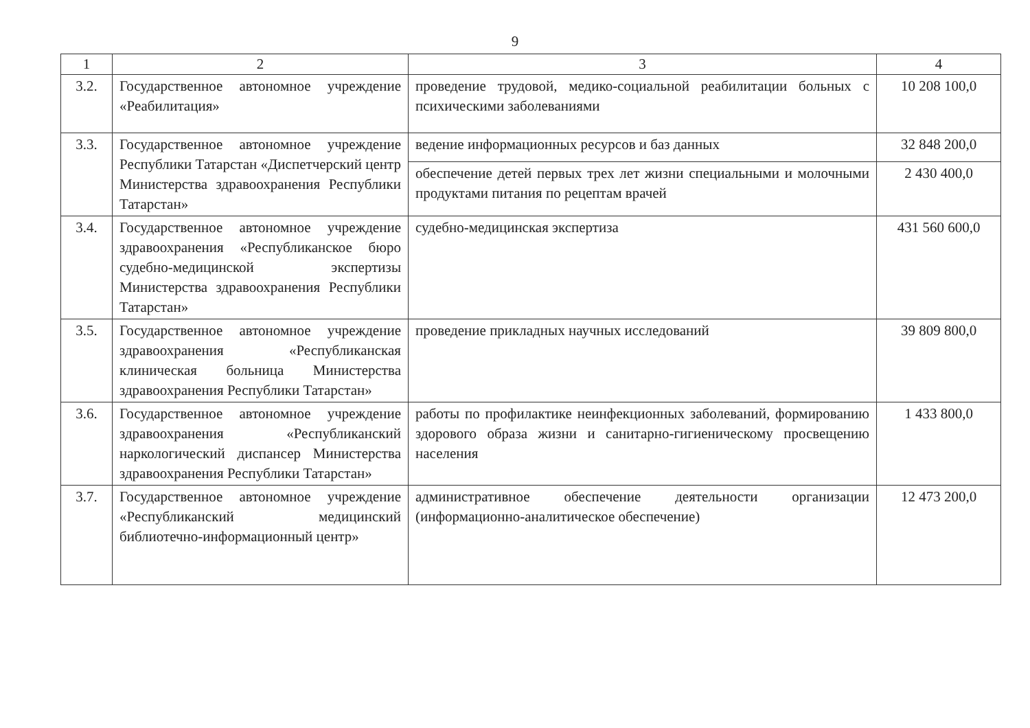9
| 1 | 2 | 3 | 4 |
| --- | --- | --- | --- |
| 3.2. | Государственное автономное учреждение «Реабилитация» | проведение трудовой, медико-социальной реабилитации больных с психическими заболеваниями | 10 208 100,0 |
| 3.3. | Государственное автономное учреждение Республики Татарстан «Диспетчерский центр Министерства здравоохранения Республики Татарстан» | ведение информационных ресурсов и баз данных | 32 848 200,0 |
| | | обеспечение детей первых трех лет жизни специальными и молочными продуктами питания по рецептам врачей | 2 430 400,0 |
| 3.4. | Государственное автономное учреждение здравоохранения «Республиканское бюро судебно-медицинской экспертизы Министерства здравоохранения Республики Татарстан» | судебно-медицинская экспертиза | 431 560 600,0 |
| 3.5. | Государственное автономное учреждение здравоохранения «Республиканская клиническая больница Министерства здравоохранения Республики Татарстан» | проведение прикладных научных исследований | 39 809 800,0 |
| 3.6. | Государственное автономное учреждение здравоохранения «Республиканский наркологический диспансер Министерства здравоохранения Республики Татарстан» | работы по профилактике неинфекционных заболеваний, формированию здорового образа жизни и санитарно-гигиеническому просвещению населения | 1 433 800,0 |
| 3.7. | Государственное автономное учреждение «Республиканский медицинский библиотечно-информационный центр» | административное обеспечение деятельности организации (информационно-аналитическое обеспечение) | 12 473 200,0 |